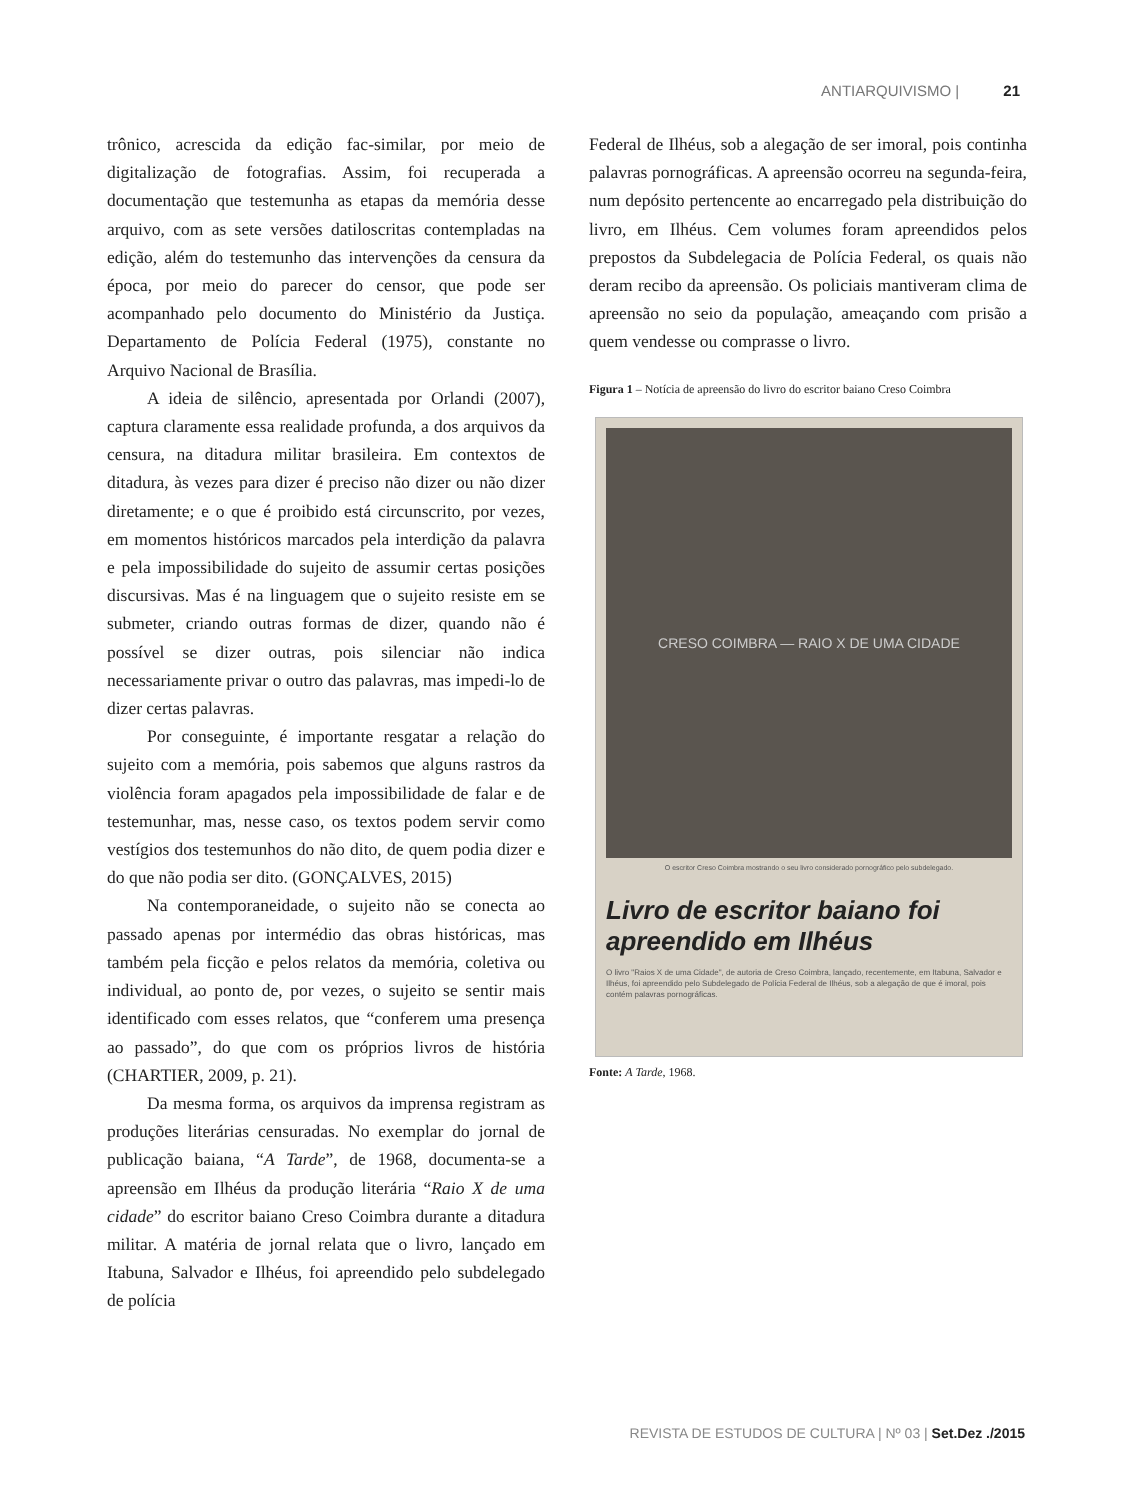ANTIARQUIVISMO | 21
trônico, acrescida da edição fac-similar, por meio de digitalização de fotografias. Assim, foi recuperada a documentação que testemunha as etapas da memória desse arquivo, com as sete versões datiloscritas contempladas na edição, além do testemunho das intervenções da censura da época, por meio do parecer do censor, que pode ser acompanhado pelo documento do Ministério da Justiça. Departamento de Polícia Federal (1975), constante no Arquivo Nacional de Brasília.
A ideia de silêncio, apresentada por Orlandi (2007), captura claramente essa realidade profunda, a dos arquivos da censura, na ditadura militar brasileira. Em contextos de ditadura, às vezes para dizer é preciso não dizer ou não dizer diretamente; e o que é proibido está circunscrito, por vezes, em momentos históricos marcados pela interdição da palavra e pela impossibilidade do sujeito de assumir certas posições discursivas. Mas é na linguagem que o sujeito resiste em se submeter, criando outras formas de dizer, quando não é possível se dizer outras, pois silenciar não indica necessariamente privar o outro das palavras, mas impedi-lo de dizer certas palavras.
Por conseguinte, é importante resgatar a relação do sujeito com a memória, pois sabemos que alguns rastros da violência foram apagados pela impossibilidade de falar e de testemunhar, mas, nesse caso, os textos podem servir como vestígios dos testemunhos do não dito, de quem podia dizer e do que não podia ser dito. (GONÇALVES, 2015)
Na contemporaneidade, o sujeito não se conecta ao passado apenas por intermédio das obras históricas, mas também pela ficção e pelos relatos da memória, coletiva ou individual, ao ponto de, por vezes, o sujeito se sentir mais identificado com esses relatos, que “conferem uma presença ao passado”, do que com os próprios livros de história (CHARTIER, 2009, p. 21).
Da mesma forma, os arquivos da imprensa registram as produções literárias censuradas. No exemplar do jornal de publicação baiana, “A Tarde”, de 1968, documenta-se a apreensão em Ilhéus da produção literária “Raio X de uma cidade” do escritor baiano Creso Coimbra durante a ditadura militar. A matéria de jornal relata que o livro, lançado em Itabuna, Salvador e Ilhéus, foi apreendido pelo subdelegado de polícia
Federal de Ilhéus, sob a alegação de ser imoral, pois continha palavras pornográficas. A apreensão ocorreu na segunda-feira, num depósito pertencente ao encarregado pela distribuição do livro, em Ilhéus. Cem volumes foram apreendidos pelos prepostos da Subdelegacia de Polícia Federal, os quais não deram recibo da apreensão. Os policiais mantiveram clima de apreensão no seio da população, ameaçando com prisão a quem vendesse ou comprasse o livro.
Figura 1 – Notícia de apreensão do livro do escritor baiano Creso Coimbra
CRESO COIMBRA — RAIO X DE UMA CIDADE
O escritor Creso Coimbra mostrando o seu livro considerado pornográfico pelo subdelegado.
Livro de escritor baiano foi apreendido em Ilhéus
O livro "Raios X de uma Cidade", de autoria de Creso Coimbra, lançado, recentemente, em Itabuna, Salvador e Ilhéus, foi apreendido pelo Subdelegado de Polícia Federal de Ilhéus, sob a alegação de que é imoral, pois contém palavras pornográficas.
Fonte: A Tarde, 1968.
REVISTA DE ESTUDOS DE CULTURA | Nº 03 | Set.Dez ./2015